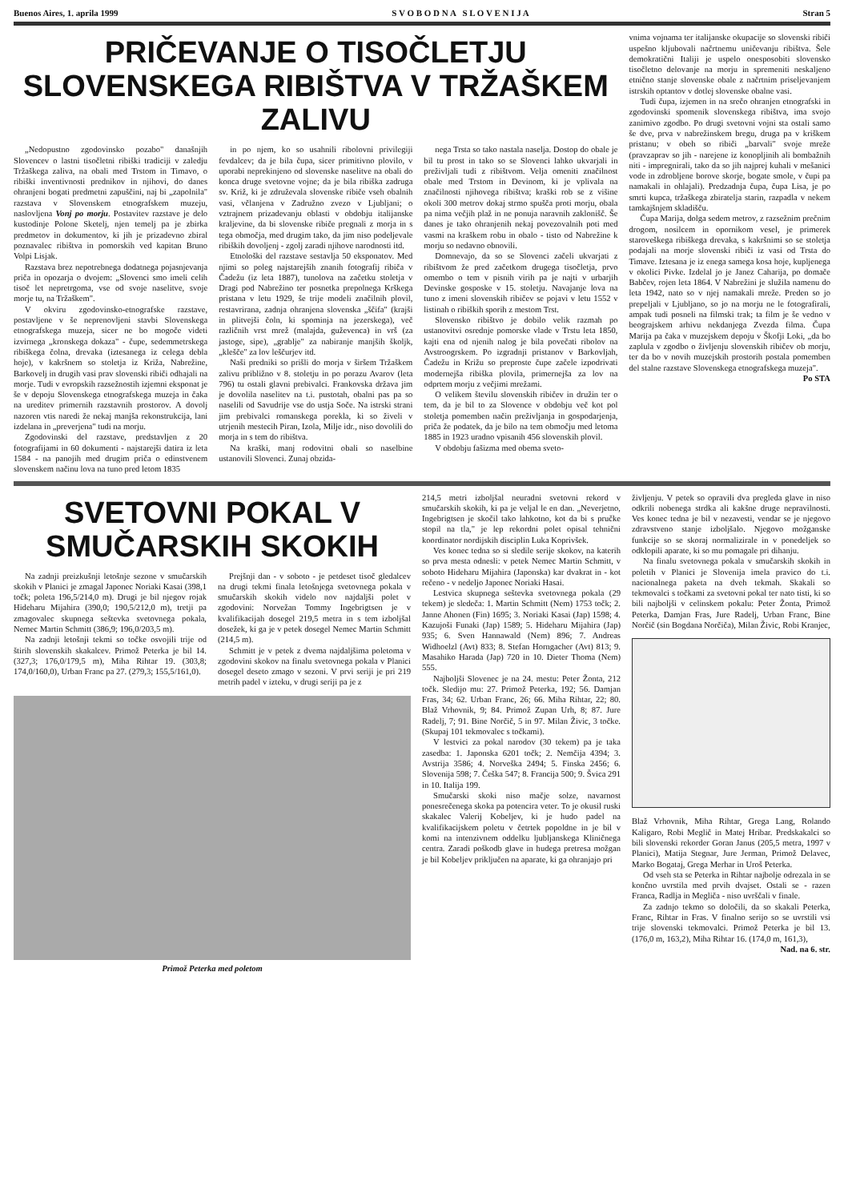Buenos Aires, 1. aprila 1999 S V O B O D N A S L O V E N I J A Stran 5
PRIČEVANJE O TISOČLETJU SLOVENSKEGA RIBIŠTVA V TRŽAŠKEM ZALIVU
„Nedopustno zgodovinsko pozabo" današnjih Slovencev o lastni tisočletni ribiški tradiciji v zaledju Tržaškega zaliva, na obali med Trstom in Timavo, o ribiški inventivnosti prednikov in njihovi, do danes ohranjeni bogati predmetni zapuščini, naj bi „zapolnila" razstava v Slovenskem etnografskem muzeju, naslovljena Vonj po morju. Postavitev razstave je delo kustodinje Polone Sketelj, njen temelj pa je zbirka predmetov in dokumentov, ki jih je prizadevno zbiral poznavalec ribištva in pomorskih ved kapitan Bruno Volpi Lisjak.
Razstava brez nepotrebnega dodatnega pojasnjevanja priča in opozarja o dvojem: „Slovenci smo imeli celih tisoč let nepretrgoma, vse od svoje naselitve, svoje morje tu, na Tržaškem".
V okviru zgodovinsko-etnografske razstave, postavljene v še neprenovljeni stavbi Slovenskega etnografskega muzeja, sicer ne bo mogoče videti izvirnega „kronskega dokaza" - čupe, sedemmetrskega ribiškega čolna, drevaka (iztesanega iz celega debla hoje), v kakršnem so stoletja iz Križa, Nabrežine, Barkovelj in drugih vasi prav slovenski ribiči odhajali na morje. Tudi v evropskih razsežnostih izjemni eksponat je še v depoju Slovenskega etnografskega muzeja in čaka na ureditev primernih razstavnih prostorov. A dovolj nazoren vtis naredi že nekaj manjša rekonstrukcija, lani izdelana in „preverjena" tudi na morju.
Zgodovinski del razstave, predstavljen z 20 fotografijami in 60 dokumenti - najstarejši datira iz leta 1584 - na panojih med drugim priča o edinstvenem slovenskem načinu lova na tuno pred letom 1835
in po njem, ko so usahnili ribolovni privilegiji fevdalcev; da je bila čupa, sicer primitivno plovilo, v uporabi neprekinjeno od slovenske naselitve na obali do konca druge svetovne vojne; da je bila ribiška zadruga sv. Križ, ki je združevala slovenske ribiče vseh obalnih vasi, včlanjena v Zadružno zvezo v Ljubljani; o vztrajnem prizadevanju oblasti v obdobju italijanske kraljevine, da bi slovenske ribiče pregnali z morja in s tega območja, med drugim tako, da jim niso podeljevale ribiških dovoljenj - zgolj zaradi njihove narodnosti itd.
Etnološki del razstave sestavlja 50 eksponatov. Med njimi so poleg najstarejših znanih fotografij ribiča v Čadežu (iz leta 1887), tunolova na začetku stoletja v Dragi pod Nabrežino ter posnetka prepolnega Krškega pristana v letu 1929, še trije modeli značilnih plovil, restavrirana, zadnja ohranjena slovenska „ščifa" (krajši in plitvejši čoln, ki spominja na jezerskega), več različnih vrst mrež (malajda, guževenca) in vrš (za jastoge, sipe), „grablje" za nabiranje manjših školjk, „klešče" za lov leščurjev itd.
Naši predniki so prišli do morja v širšem Tržaškem zalivu približno v 8. stoletju in po porazu Avarov (leta 796) tu ostali glavni prebivalci. Frankovska država jim je dovolila naselitev na t.i. pustotah, obalni pas pa so naselili od Savudrije vse do ustja Soče. Na istrski strani jim prebivalci romanskega porekla, ki so živeli v utrjenih mestecih Piran, Izola, Milje idr., niso dovolili do morja in s tem do ribištva.
Na kraški, manj rodovitni obali so naselbine ustanovili Slovenci. Zunaj obzida-
nega Trsta so tako nastala naselja. Dostop do obale je bil tu prost in tako so se Slovenci lahko ukvarjali in preživljali tudi z ribištvom. Velja omeniti značilnost obale med Trstom in Devinom, ki je vplivala na značilnosti njihovega ribištva; kraški rob se z višine okoli 300 metrov dokaj strmo spušča proti morju, obala pa nima večjih plaž in ne ponuja naravnih zaklonišč. Še danes je tako ohranjenih nekaj povezovalnih poti med vasmi na kraškem robu in obalo - tisto od Nabrežine k morju so nedavno obnovili.
Domnevajo, da so se Slovenci začeli ukvarjati z ribištvom že pred začetkom drugega tisočletja, prvo omembo o tem v pisnih virih pa je najti v urbarjih Devinske gosposke v 15. stoletju. Navajanje lova na tuno z imeni slovenskih ribičev se pojavi v letu 1552 v listinah o ribiških sporih z mestom Trst.
Slovensko ribištvo je dobilo velik razmah po ustanovitvi osrednje pomorske vlade v Trstu leta 1850, kajti ena od njenih nalog je bila povečati ribolov na Avstroogrskem. Po izgradnji pristanov v Barkovljah, Čadežu in Križu so preproste čupe začele izpodrivati modernejša ribiška plovila, primernejša za lov na odprtem morju z večjimi mrežami.
O velikem številu slovenskih ribičev in družin ter o tem, da je bil to za Slovence v obdobju več kot pol stoletja pomemben način preživljanja in gospodarjenja, priča že podatek, da je bilo na tem območju med letoma 1885 in 1923 uradno vpisanih 456 slovenskih plovil.
V obdobju fašizma med obema sveto-
vnima vojnama ter italijanske okupacije so slovenski ribiči uspešno kljubovali načrtnemu uničevanju ribištva. Šele demokratični Italiji je uspelo onesposobiti slovensko tisočletno delovanje na morju in spremeniti neskaljeno etnično stanje slovenske obale z načrtnim priseljevanjem istrskih optantov v dotlej slovenske obalne vasi.
Tudi čupa, izjemen in na srečo ohranjen etnografski in zgodovinski spomenik slovenskega ribištva, ima svojo zanimivo zgodbo. Po drugi svetovni vojni sta ostali samo še dve, prva v nabrežinskem bregu, druga pa v kriškem pristanu; v obeh so ribiči „barvali" svoje mreže (pravzaprav so jih - narejene iz konopljinih ali bombažnih niti - impregnirali, tako da so jih najprej kuhali v mešanici vode in zdrobljene borove skorje, bogate smole, v čupi pa namakali in ohlajali). Predzadnja čupa, čupa Lisa, je po smrti kupca, tržaškega zbiratelja starin, razpadla v nekem tamkajšnjem skladišču.
Čupa Marija, dolga sedem metrov, z razsežnim prečnim drogom, nosilcem in opornikom vesel, je primerek staroveškega ribiškega drevaka, s kakršnimi so se stoletja podajali na morje slovenski ribiči iz vasi od Trsta do Timave. Iztesana je iz enega samega kosa hoje, kupljenega v okolici Pivke. Izdelal jo je Janez Caharija, po domače Babčev, rojen leta 1864. V Nabrežini je služila namenu do leta 1942, nato so v njej namakali mreže. Preden so jo prepeljali v Ljubljano, so jo na morju ne le fotografirali, ampak tudi posneli na filmski trak; ta film je še vedno v beograjskem arhivu nekdanjega Zvezda filma. Čupa Marija pa čaka v muzejskem depoju v Škofji Loki, „da bo zaplula v zgodbo o življenju slovenskih ribičev ob morju, ter da bo v novih muzejskih prostorih postala pomemben del stalne razstave Slovenskega etnografskega muzeja".
Po STA
SVETOVNI POKAL V SMUČARSKIH SKOKIH
Na zadnji preizkušnji letošnje sezone v smučarskih skokih v Planici je zmagal Japonec Noriaki Kasai (398,1 točk; poleta 196,5/214,0 m). Drugi je bil njegov rojak Hideharu Mijahira (390,0; 190,5/212,0 m), tretji pa zmagovalec skupnega seštevka svetovnega pokala, Nemec Martin Schmitt (386,9; 196,0/203,5 m).
Na zadnji letošnji tekmi so točke osvojili trije od štirih slovenskih skakalcev. Primož Peterka je bil 14. (327,3; 176,0/179,5 m), Miha Rihtar 19. (303,8; 174,0/160,0), Urban Franc pa 27. (279,3; 155,5/161,0).
Prejšnji dan - v soboto - je petdeset tisoč gledalcev na drugi tekmi finala letošnjega svetovnega pokala v smučarskih skokih videlo nov najdaljši polet v zgodovini: Norvežan Tommy Ingebrigtsen je v kvalifikacijah dosegel 219,5 metra in s tem izboljšal dosežek, ki ga je v petek dosegel Nemec Martin Schmitt (214,5 m).
Schmitt je v petek z dvema najdaljšima poletoma v zgodovini skokov na finalu svetovnega pokala v Planici dosegel deseto zmago v sezoni. V prvi seriji je pri 219 metrih padel v izteku, v drugi seriji pa je z
Primož Peterka med poletom
214,5 metri izboljšal neuradni svetovni rekord v smučarskih skokih, ki pa je veljal le en dan. „Neverjetno, Ingebrigtsen je skočil tako lahkotno, kot da bi s pručke stopil na tla," je lep rekordni polet opisal tehnični koordinator nordijskih disciplin Luka Koprivšek.
Ves konec tedna so si sledile serije skokov, na katerih so prva mesta odnesli: v petek Nemec Martin Schmitt, v soboto Hideharu Mijahira (Japonska) kar dvakrat in - kot rečeno - v nedeljo Japonec Noriaki Hasai.
Lestvica skupnega seštevka svetovnega pokala (29 tekem) je sledeča: 1. Martin Schmitt (Nem) 1753 točk; 2. Janne Ahonen (Fin) 1695; 3. Noriaki Kasai (Jap) 1598; 4. Kazujoši Funaki (Jap) 1589; 5. Hideharu Mijahira (Jap) 935; 6. Sven Hannawald (Nem) 896; 7. Andreas Widhoelzl (Avt) 833; 8. Stefan Horngacher (Avt) 813; 9. Masahiko Harada (Jap) 720 in 10. Dieter Thoma (Nem) 555.
Najboljši Slovenec je na 24. mestu: Peter Žonta, 212 točk. Sledijo mu: 27. Primož Peterka, 192; 56. Damjan Fras, 34; 62. Urban Franc, 26; 66. Miha Rihtar, 22; 80. Blaž Vrhovnik, 9; 84. Primož Zupan Urh, 8; 87. Jure Radelj, 7; 91. Bine Norčič, 5 in 97. Milan Živic, 3 točke. (Skupaj 101 tekmovalec s točkami).
V lestvici za pokal narodov (30 tekem) pa je taka zasedba: 1. Japonska 6201 točk; 2. Nemčija 4394; 3. Avstrija 3586; 4. Norveška 2494; 5. Finska 2456; 6. Slovenija 598; 7. Češka 547; 8. Francija 500; 9. Švica 291 in 10. Italija 199.
Smučarski skoki niso mačje solze, navarnost ponesrečenega skoka pa potencira veter. To je okusil ruski skakalec Valerij Kobeljev, ki je hudo padel na kvalifikacijskem poletu v četrtek popoldne in je bil v komi na intenzivnem oddelku ljubljanskega Kliničnega centra. Zaradi poškodb glave in hudega pretresa možgan je bil Kobeljev priključen na aparate, ki ga ohranjajo pri
življenju. V petek so opravili dva pregleda glave in niso odkrili nobenega strdka ali kakšne druge nepravilnosti. Ves konec tedna je bil v nezavesti, vendar se je njegovo zdravstveno stanje izboljšalo. Njegovo možganske funkcije so se skoraj normalizirale in v ponedeljek so odklopili aparate, ki so mu pomagale pri dihanju.
Na finalu svetovnega pokala v smučarskih skokih in poletih v Planici je Slovenija imela pravico do t.i. nacionalnega paketa na dveh tekmah. Skakali so tekmovalci s točkami za svetovni pokal ter nato tisti, ki so bili najboljši v celinskem pokalu: Peter Žonta, Primož Peterka, Damjan Fras, Jure Radelj, Urban Franc, Bine Norčič (sin Bogdana Norčiča), Milan Živic, Robi Kranjec,
Blaž Vrhovnik, Miha Rihtar, Grega Lang, Rolando Kaligaro, Robi Meglič in Matej Hribar. Predskakalci so bili slovenski rekorder Goran Janus (205,5 metra, 1997 v Planici), Matija Stegnar, Jure Jerman, Primož Delavec, Marko Bogataj, Grega Merhar in Uroš Peterka.
Od vseh sta se Peterka in Rihtar najbolje odrezala in se končno uvrstila med prvih dvajset. Ostali se - razen Franca, Radlja in Megliča - niso uvrščali v finale.
Za zadnjo tekmo so določili, da so skakali Peterka, Franc, Rihtar in Fras. V finalno serijo so se uvrstili vsi trije slovenski tekmovalci. Primož Peterka je bil 13. (176,0 m, 163,2), Miha Rihtar 16. (174,0 m, 161,3),
Nad. na 6. str.